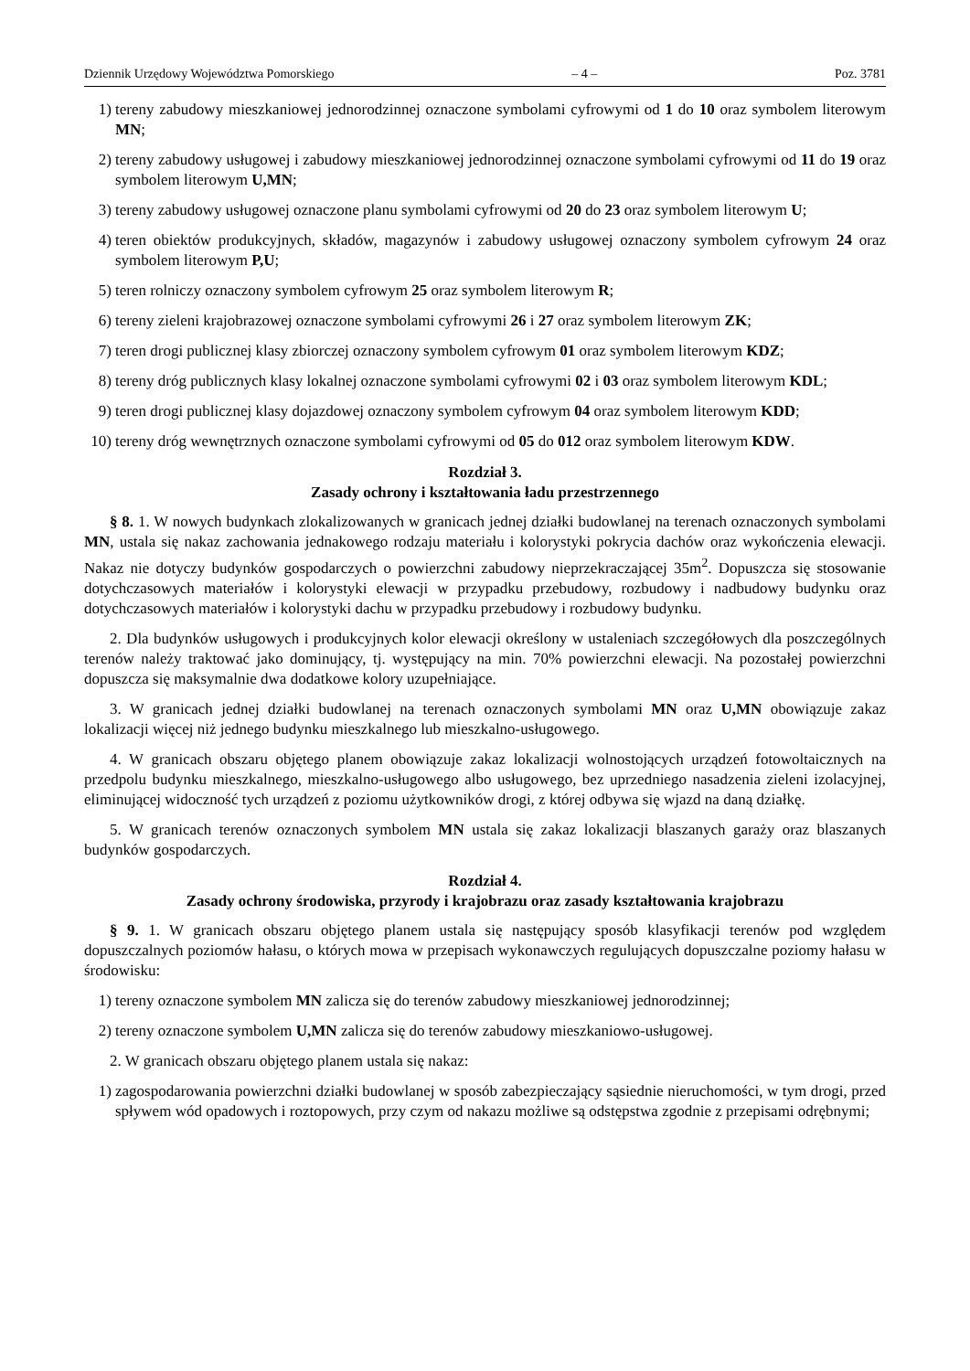Dziennik Urzędowy Województwa Pomorskiego – 4 – Poz. 3781
1) tereny zabudowy mieszkaniowej jednorodzinnej oznaczone symbolami cyfrowymi od 1 do 10 oraz symbolem literowym MN;
2) tereny zabudowy usługowej i zabudowy mieszkaniowej jednorodzinnej oznaczone symbolami cyfrowymi od 11 do 19 oraz symbolem literowym U,MN;
3) tereny zabudowy usługowej oznaczone planu symbolami cyfrowymi od 20 do 23 oraz symbolem literowym U;
4) teren obiektów produkcyjnych, składów, magazynów i zabudowy usługowej oznaczony symbolem cyfrowym 24 oraz symbolem literowym P,U;
5) teren rolniczy oznaczony symbolem cyfrowym 25 oraz symbolem literowym R;
6) tereny zieleni krajobrazowej oznaczone symbolami cyfrowymi 26 i 27 oraz symbolem literowym ZK;
7) teren drogi publicznej klasy zbiorczej oznaczony symbolem cyfrowym 01 oraz symbolem literowym KDZ;
8) tereny dróg publicznych klasy lokalnej oznaczone symbolami cyfrowymi 02 i 03 oraz symbolem literowym KDL;
9) teren drogi publicznej klasy dojazdowej oznaczony symbolem cyfrowym 04 oraz symbolem literowym KDD;
10) tereny dróg wewnętrznych oznaczone symbolami cyfrowymi od 05 do 012 oraz symbolem literowym KDW.
Rozdział 3.
Zasady ochrony i kształtowania ładu przestrzennego
§ 8. 1. W nowych budynkach zlokalizowanych w granicach jednej działki budowlanej na terenach oznaczonych symbolami MN, ustala się nakaz zachowania jednakowego rodzaju materiału i kolorystyki pokrycia dachów oraz wykończenia elewacji. Nakaz nie dotyczy budynków gospodarczych o powierzchni zabudowy nieprzekraczającej 35m<sup>2</sup>. Dopuszcza się stosowanie dotychczasowych materiałów i kolorystyki elewacji w przypadku przebudowy, rozbudowy i nadbudowy budynku oraz dotychczasowych materiałów i kolorystyki dachu w przypadku przebudowy i rozbudowy budynku.
2. Dla budynków usługowych i produkcyjnych kolor elewacji określony w ustaleniach szczegółowych dla poszczególnych terenów należy traktować jako dominujący, tj. występujący na min. 70% powierzchni elewacji. Na pozostałej powierzchni dopuszcza się maksymalnie dwa dodatkowe kolory uzupełniające.
3. W granicach jednej działki budowlanej na terenach oznaczonych symbolami MN oraz U,MN obowiązuje zakaz lokalizacji więcej niż jednego budynku mieszkalnego lub mieszkalno-usługowego.
4. W granicach obszaru objętego planem obowiązuje zakaz lokalizacji wolnostojących urządzeń fotowoltaicznych na przedpolu budynku mieszkalnego, mieszkalno-usługowego albo usługowego, bez uprzedniego nasadzenia zieleni izolacyjnej, eliminującej widoczność tych urządzeń z poziomu użytkowników drogi, z której odbywa się wjazd na daną działkę.
5. W granicach terenów oznaczonych symbolem MN ustala się zakaz lokalizacji blaszanych garaży oraz blaszanych budynków gospodarczych.
Rozdział 4.
Zasady ochrony środowiska, przyrody i krajobrazu oraz zasady kształtowania krajobrazu
§ 9. 1. W granicach obszaru objętego planem ustala się następujący sposób klasyfikacji terenów pod względem dopuszczalnych poziomów hałasu, o których mowa w przepisach wykonawczych regulujących dopuszczalne poziomy hałasu w środowisku:
1) tereny oznaczone symbolem MN zalicza się do terenów zabudowy mieszkaniowej jednorodzinnej;
2) tereny oznaczone symbolem U,MN zalicza się do terenów zabudowy mieszkaniowo-usługowej.
2. W granicach obszaru objętego planem ustala się nakaz:
1) zagospodarowania powierzchni działki budowlanej w sposób zabezpieczający sąsiednie nieruchomości, w tym drogi, przed spływem wód opadowych i roztopowych, przy czym od nakazu możliwe są odstępstwa zgodnie z przepisami odrębnymi;